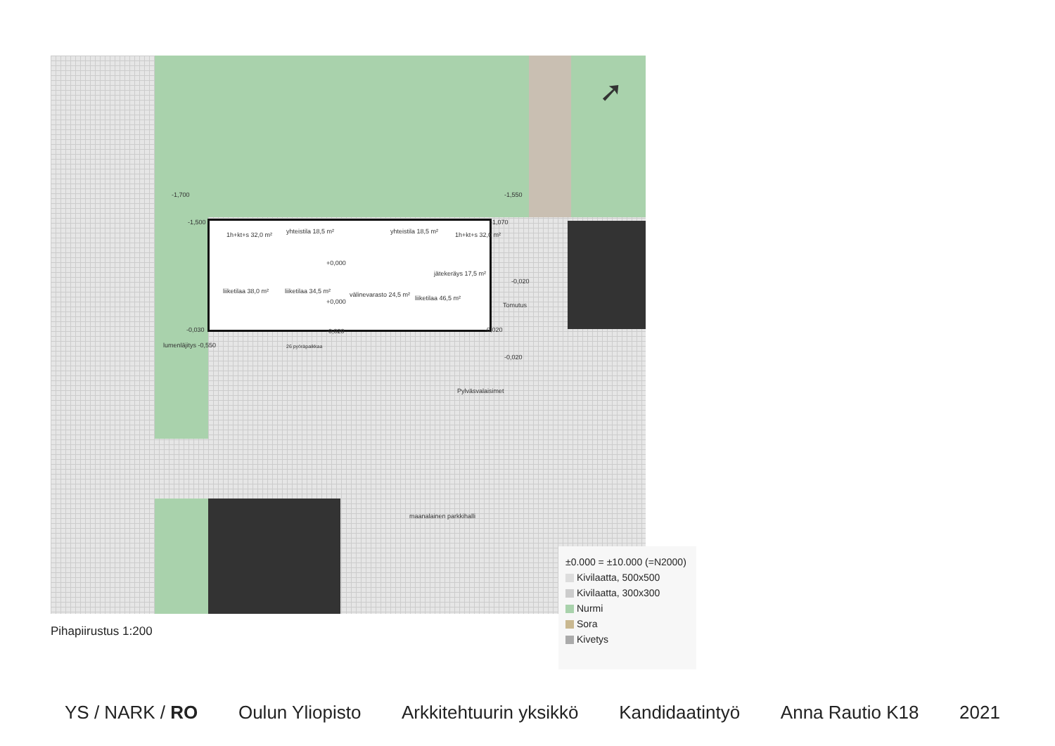1h+kt+s 32,0 m² yhteistila 18,5 m² yhteistila 18,5 m² 1h+kt+s 32,0 m²
+0,000
jätekeräys 17,5 m²
liiketilaa 38,0 m² liiketilaa 34,5 m²
+0,000
välinevarasto 24,5 m² liiketilaa 46,5 m²
-1,700 -1,550
-1,500 -1,070
-0,020
Tomutus
-0,030 -0,020 -0,020
lumenläjitys -0,550 26 pyöräpaikkaa
-0,020
Pylväsvalaisimet
maanalainen parkkihalli
➚
±0.000 = ±10.000 (=N2000)
Kivilaatta, 500x500
Kivilaatta, 300x300
Nurmi
Sora
Kivetys
Pihapiirustus 1:200
YS / NARK / RO Oulun Yliopisto Arkkitehtuurin yksikkö Kandidaatintyö Anna Rautio K18 2021